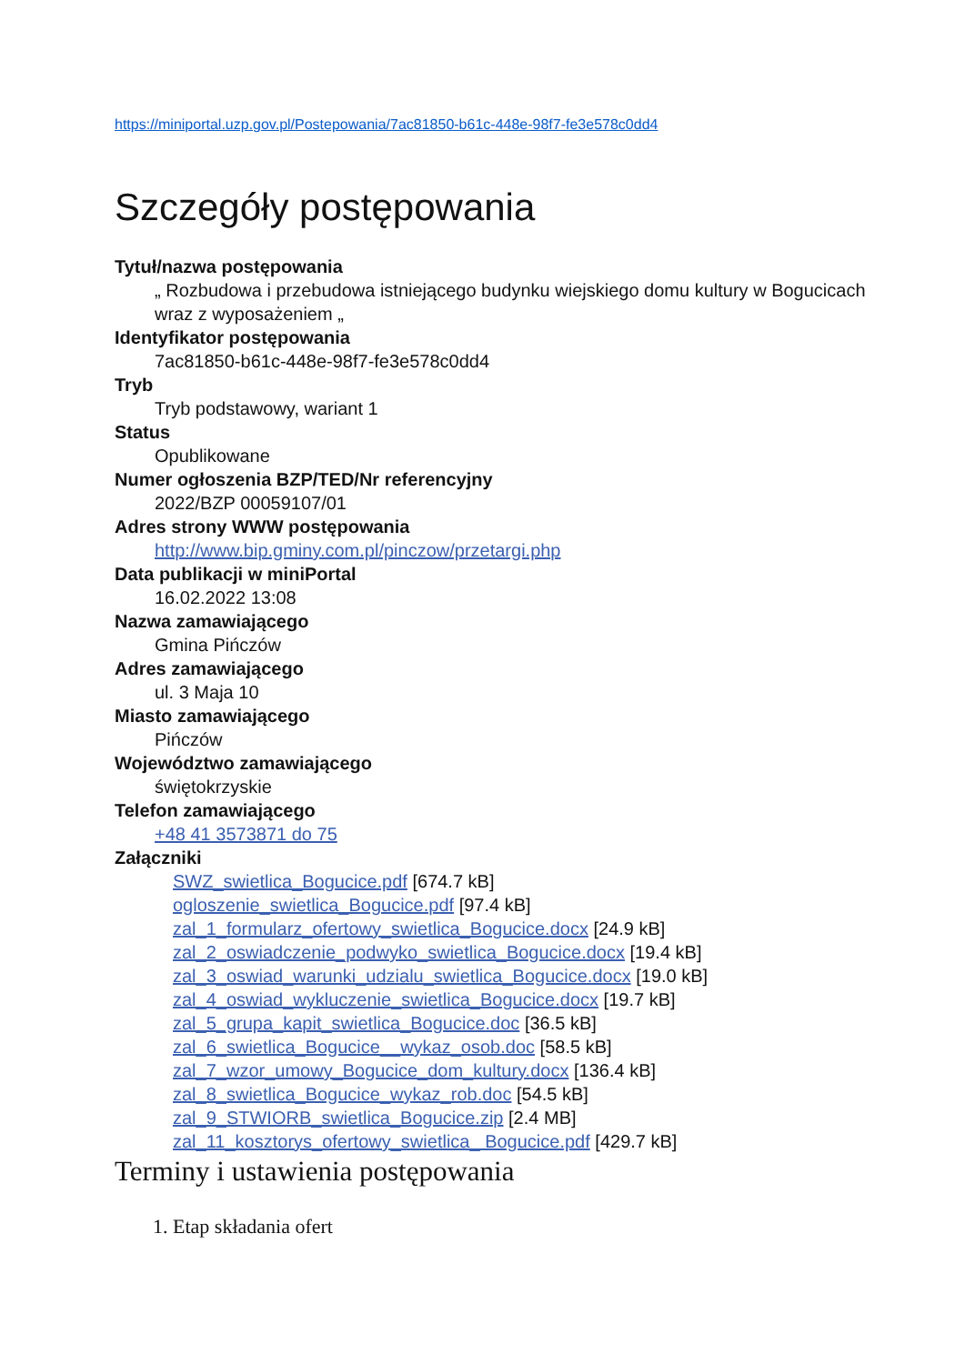https://miniportal.uzp.gov.pl/Postepowania/7ac81850-b61c-448e-98f7-fe3e578c0dd4
Szczegóły postępowania
Tytuł/nazwa postępowania
„ Rozbudowa i przebudowa istniejącego budynku wiejskiego domu kultury w Bogucicach wraz z wyposażeniem „
Identyfikator postępowania
7ac81850-b61c-448e-98f7-fe3e578c0dd4
Tryb
Tryb podstawowy, wariant 1
Status
Opublikowane
Numer ogłoszenia BZP/TED/Nr referencyjny
2022/BZP 00059107/01
Adres strony WWW postępowania
http://www.bip.gminy.com.pl/pinczow/przetargi.php
Data publikacji w miniPortal
16.02.2022 13:08
Nazwa zamawiającego
Gmina Pińczów
Adres zamawiającego
ul. 3 Maja 10
Miasto zamawiającego
Pińczów
Województwo zamawiającego
świętokrzyskie
Telefon zamawiającego
+48 41 3573871 do 75
Załączniki
SWZ_swietlica_Bogucice.pdf [674.7 kB]
ogloszenie_swietlica_Bogucice.pdf [97.4 kB]
zal_1_formularz_ofertowy_swietlica_Bogucice.docx [24.9 kB]
zal_2_oswiadczenie_podwyko_swietlica_Bogucice.docx [19.4 kB]
zal_3_oswiad_warunki_udzialu_swietlica_Bogucice.docx [19.0 kB]
zal_4_oswiad_wykluczenie_swietlica_Bogucice.docx [19.7 kB]
zal_5_grupa_kapit_swietlica_Bogucice.doc [36.5 kB]
zal_6_swietlica_Bogucice__wykaz_osob.doc [58.5 kB]
zal_7_wzor_umowy_Bogucice_dom_kultury.docx [136.4 kB]
zal_8_swietlica_Bogucice_wykaz_rob.doc [54.5 kB]
zal_9_STWIORB_swietlica_Bogucice.zip [2.4 MB]
zal_11_kosztorys_ofertowy_swietlica_ Bogucice.pdf [429.7 kB]
Terminy i ustawienia postępowania
1. Etap składania ofert